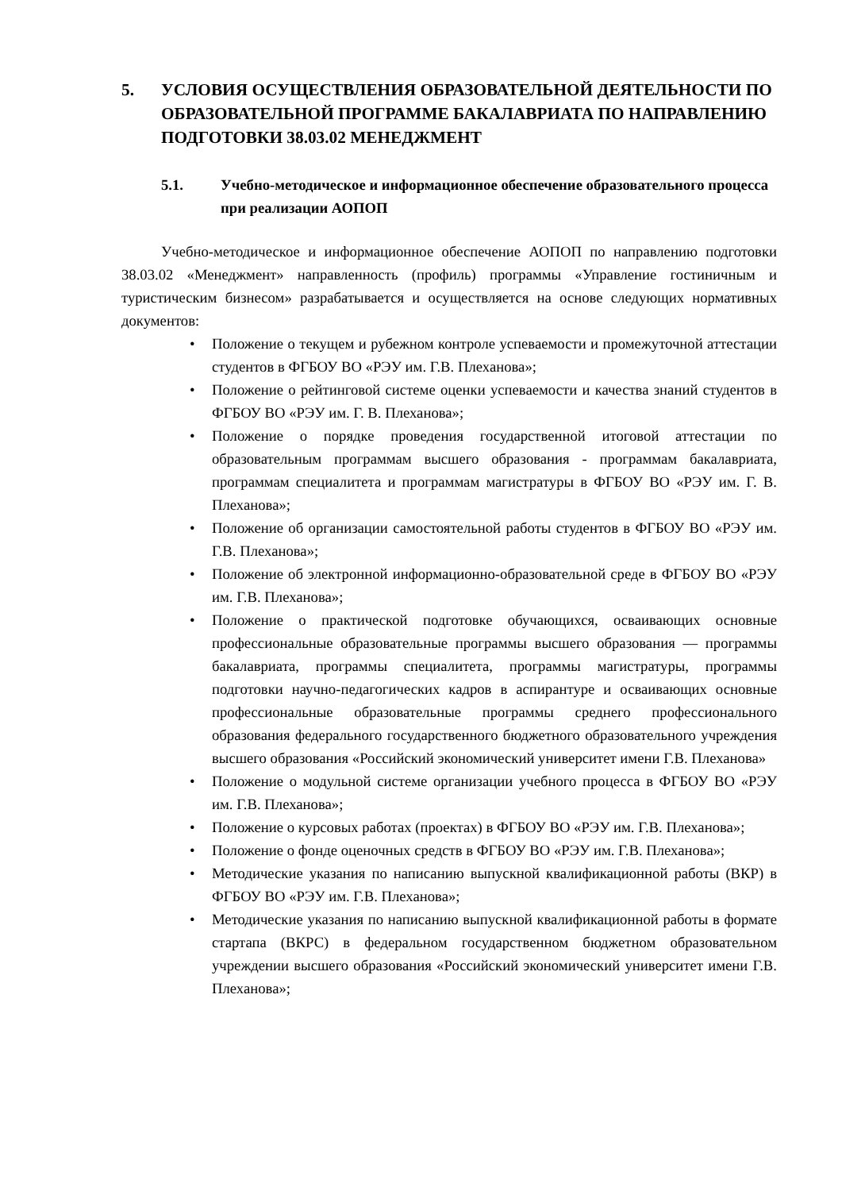5. УСЛОВИЯ ОСУЩЕСТВЛЕНИЯ ОБРАЗОВАТЕЛЬНОЙ ДЕЯТЕЛЬНОСТИ ПО ОБРАЗОВАТЕЛЬНОЙ ПРОГРАММЕ БАКАЛАВРИАТА ПО НАПРАВЛЕНИЮ ПОДГОТОВКИ 38.03.02 МЕНЕДЖМЕНТ
5.1. Учебно-методическое и информационное обеспечение образовательного процесса при реализации АОПОП
Учебно-методическое и информационное обеспечение АОПОП по направлению подготовки 38.03.02 «Менеджмент» направленность (профиль) программы «Управление гостиничным и туристическим бизнесом» разрабатывается и осуществляется на основе следующих нормативных документов:
• Положение о текущем и рубежном контроле успеваемости и промежуточной аттестации студентов в ФГБОУ ВО «РЭУ им. Г.В. Плеханова»;
• Положение о рейтинговой системе оценки успеваемости и качества знаний студентов в ФГБОУ ВО «РЭУ им. Г. В. Плеханова»;
• Положение о порядке проведения государственной итоговой аттестации по образовательным программам высшего образования - программам бакалавриата, программам специалитета и программам магистратуры в ФГБОУ ВО «РЭУ им. Г. В. Плеханова»;
• Положение об организации самостоятельной работы студентов в ФГБОУ ВО «РЭУ им. Г.В. Плеханова»;
• Положение об электронной информационно-образовательной среде в ФГБОУ ВО «РЭУ им. Г.В. Плеханова»;
• Положение о практической подготовке обучающихся, осваивающих основные профессиональные образовательные программы высшего образования — программы бакалавриата, программы специалитета, программы магистратуры, программы подготовки научно-педагогических кадров в аспирантуре и осваивающих основные профессиональные образовательные программы среднего профессионального образования федерального государственного бюджетного образовательного учреждения высшего образования «Российский экономический университет имени Г.В. Плеханова»
• Положение о модульной системе организации учебного процесса в ФГБОУ ВО «РЭУ им. Г.В. Плеханова»;
• Положение о курсовых работах (проектах) в ФГБОУ ВО «РЭУ им. Г.В. Плеханова»;
• Положение о фонде оценочных средств в ФГБОУ ВО «РЭУ им. Г.В. Плеханова»;
• Методические указания по написанию выпускной квалификационной работы (ВКР) в ФГБОУ ВО «РЭУ им. Г.В. Плеханова»;
• Методические указания по написанию выпускной квалификационной работы в формате стартапа (ВКРС) в федеральном государственном бюджетном образовательном учреждении высшего образования «Российский экономический университет имени Г.В. Плеханова»;